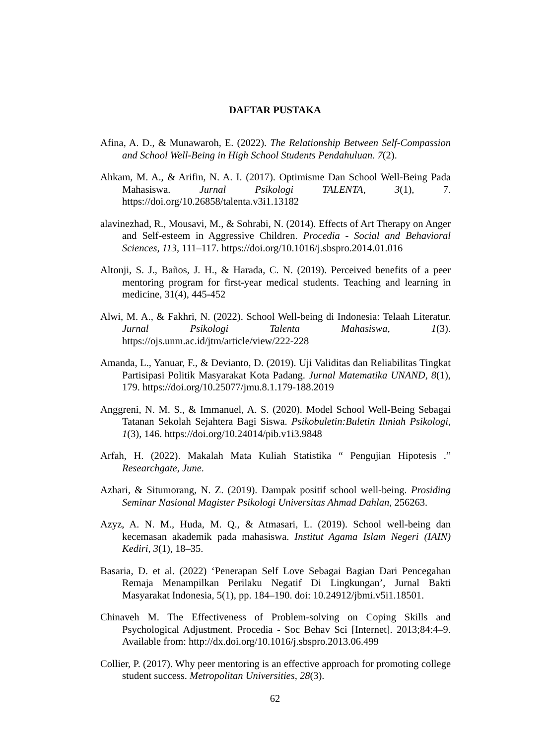DAFTAR PUSTAKA
Afina, A. D., & Munawaroh, E. (2022). The Relationship Between Self-Compassion and School Well-Being in High School Students Pendahuluan. 7(2).
Ahkam, M. A., & Arifin, N. A. I. (2017). Optimisme Dan School Well-Being Pada Mahasiswa. Jurnal Psikologi TALENTA, 3(1), 7. https://doi.org/10.26858/talenta.v3i1.13182
alavinezhad, R., Mousavi, M., & Sohrabi, N. (2014). Effects of Art Therapy on Anger and Self-esteem in Aggressive Children. Procedia - Social and Behavioral Sciences, 113, 111–117. https://doi.org/10.1016/j.sbspro.2014.01.016
Altonji, S. J., Baños, J. H., & Harada, C. N. (2019). Perceived benefits of a peer mentoring program for first-year medical students. Teaching and learning in medicine, 31(4), 445-452
Alwi, M. A., & Fakhri, N. (2022). School Well-being di Indonesia: Telaah Literatur. Jurnal Psikologi Talenta Mahasiswa, 1(3). https://ojs.unm.ac.id/jtm/article/view/222-228
Amanda, L., Yanuar, F., & Devianto, D. (2019). Uji Validitas dan Reliabilitas Tingkat Partisipasi Politik Masyarakat Kota Padang. Jurnal Matematika UNAND, 8(1), 179. https://doi.org/10.25077/jmu.8.1.179-188.2019
Anggreni, N. M. S., & Immanuel, A. S. (2020). Model School Well-Being Sebagai Tatanan Sekolah Sejahtera Bagi Siswa. Psikobuletin:Buletin Ilmiah Psikologi, 1(3), 146. https://doi.org/10.24014/pib.v1i3.9848
Arfah, H. (2022). Makalah Mata Kuliah Statistika “ Pengujian Hipotesis .” Researchgate, June.
Azhari, & Situmorang, N. Z. (2019). Dampak positif school well-being. Prosiding Seminar Nasional Magister Psikologi Universitas Ahmad Dahlan, 256263.
Azyz, A. N. M., Huda, M. Q., & Atmasari, L. (2019). School well-being dan kecemasan akademik pada mahasiswa. Institut Agama Islam Negeri (IAIN) Kediri, 3(1), 18–35.
Basaria, D. et al. (2022) ‘Penerapan Self Love Sebagai Bagian Dari Pencegahan Remaja Menampilkan Perilaku Negatif Di Lingkungan’, Jurnal Bakti Masyarakat Indonesia, 5(1), pp. 184–190. doi: 10.24912/jbmi.v5i1.18501.
Chinaveh M. The Effectiveness of Problem-solving on Coping Skills and Psychological Adjustment. Procedia - Soc Behav Sci [Internet]. 2013;84:4–9. Available from: http://dx.doi.org/10.1016/j.sbspro.2013.06.499
Collier, P. (2017). Why peer mentoring is an effective approach for promoting college student success. Metropolitan Universities, 28(3).
62